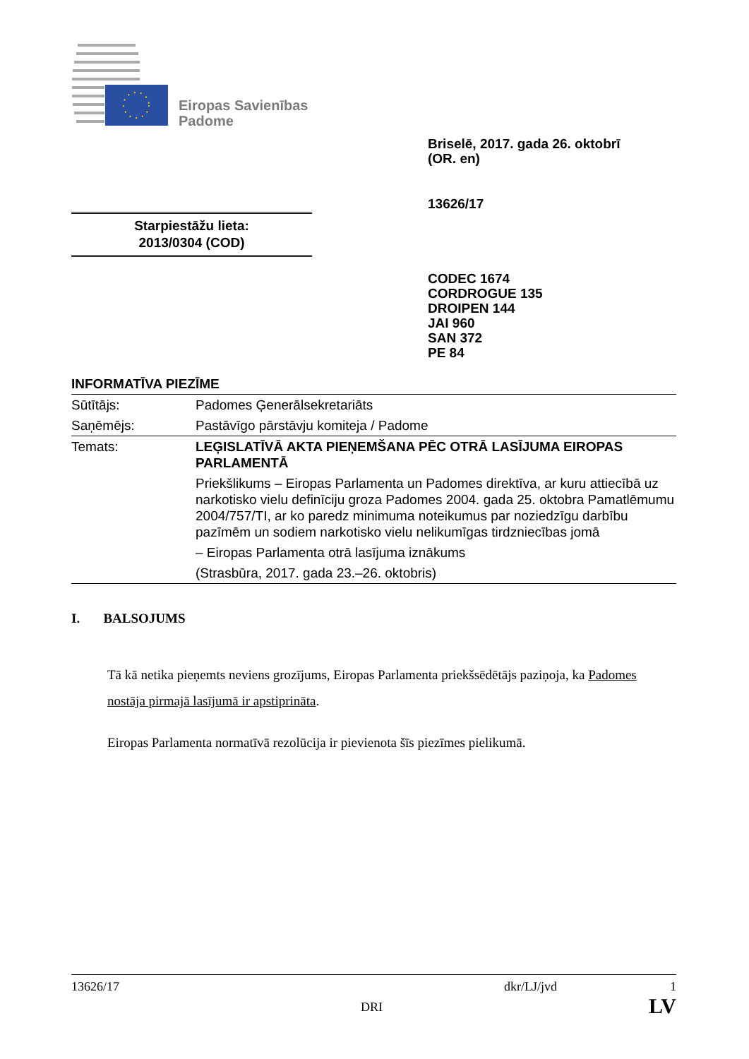Eiropas Savienības
Padome
Briselē, 2017. gada 26. oktobrī
(OR. en)
13626/17
Starpiestāžu lieta:
2013/0304 (COD)
CODEC 1674
CORDROGUE 135
DROIPEN 144
JAI 960
SAN 372
PE 84
INFORMATĪVA PIEZĪME
| Sūtītājs: | Padomes Ģenerālsekretariāts |
| Saņēmējs: | Pastāvīgo pārstāvju komiteja / Padome |
| Temats: | LEĢISLATĪVĀ AKTA PIEŅEMŠANA PĒC OTRĀ LASĪJUMA EIROPAS PARLAMENTĀ Priekšlikums – Eiropas Parlamenta un Padomes direktīva, ar kuru attiecībā uz narkotisko vielu definīciju groza Padomes 2004. gada 25. oktobra Pamatlēmumu 2004/757/TI, ar ko paredz minimuma noteikumus par noziedzīgu darbību pazīmēm un sodiem narkotisko vielu nelikumīgas tirdzniecības jomā – Eiropas Parlamenta otrā lasījuma iznākums (Strasbūra, 2017. gada 23.–26. oktobris) |
I. BALSOJUMS
Tā kā netika pieņemts neviens grozījums, Eiropas Parlamenta priekšsēdētājs paziņoja, ka Padomes nostāja pirmajā lasījumā ir apstiprināta.
Eiropas Parlamenta normatīvā rezolūcija ir pievienota šīs piezīmes pielikumā.
13626/17 dkr/LJ/jvd 1
DRI LV